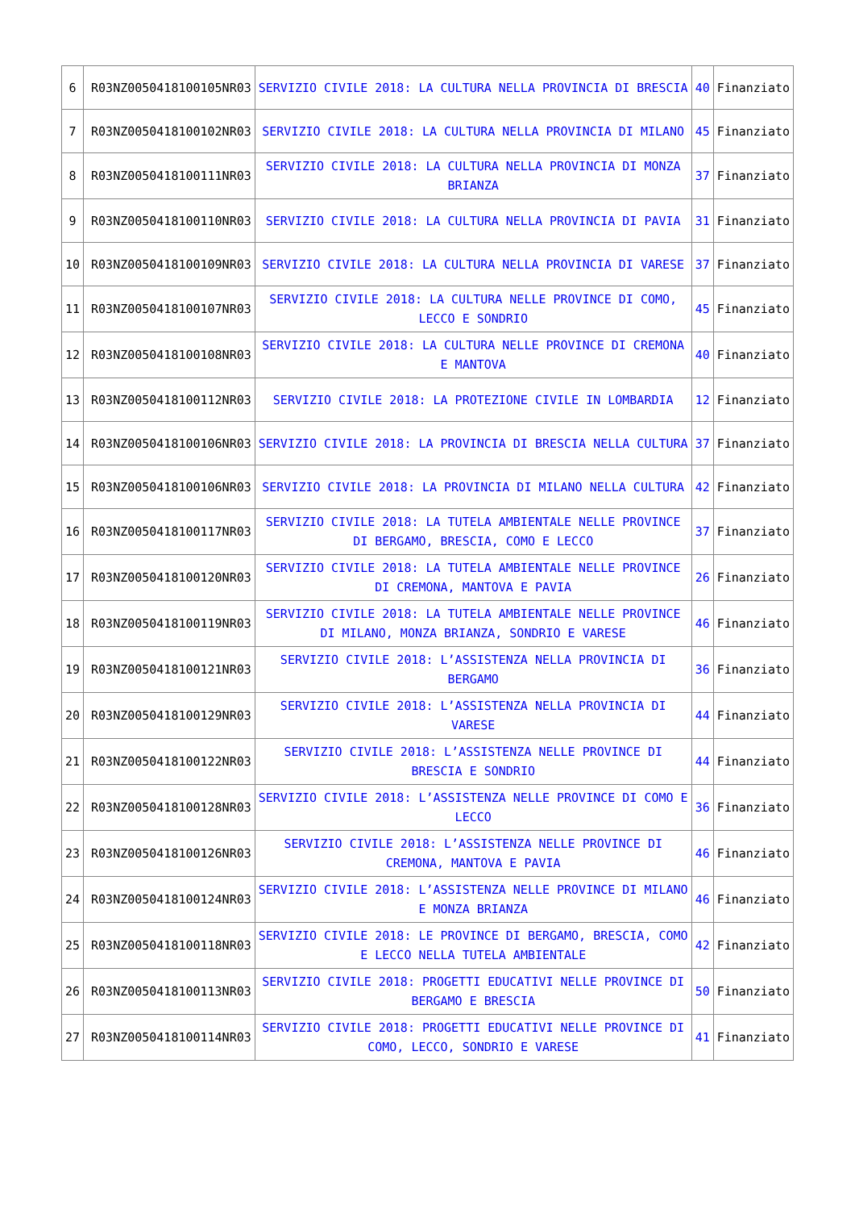| 6 | R03NZ0050418100105NR03 | SERVIZIO CIVILE 2018: LA CULTURA NELLA PROVINCIA DI BRESCIA | 40 | Finanziato |
| 7 | R03NZ0050418100102NR03 | SERVIZIO CIVILE 2018: LA CULTURA NELLA PROVINCIA DI MILANO | 45 | Finanziato |
| 8 | R03NZ0050418100111NR03 | SERVIZIO CIVILE 2018: LA CULTURA NELLA PROVINCIA DI MONZA BRIANZA | 37 | Finanziato |
| 9 | R03NZ0050418100110NR03 | SERVIZIO CIVILE 2018: LA CULTURA NELLA PROVINCIA DI PAVIA | 31 | Finanziato |
| 10 | R03NZ0050418100109NR03 | SERVIZIO CIVILE 2018: LA CULTURA NELLA PROVINCIA DI VARESE | 37 | Finanziato |
| 11 | R03NZ0050418100107NR03 | SERVIZIO CIVILE 2018: LA CULTURA NELLE PROVINCE DI COMO, LECCO E SONDRIO | 45 | Finanziato |
| 12 | R03NZ0050418100108NR03 | SERVIZIO CIVILE 2018: LA CULTURA NELLE PROVINCE DI CREMONA E MANTOVA | 40 | Finanziato |
| 13 | R03NZ0050418100112NR03 | SERVIZIO CIVILE 2018: LA PROTEZIONE CIVILE IN LOMBARDIA | 12 | Finanziato |
| 14 | R03NZ0050418100106NR03 | SERVIZIO CIVILE 2018: LA PROVINCIA DI BRESCIA NELLA CULTURA | 37 | Finanziato |
| 15 | R03NZ0050418100106NR03 | SERVIZIO CIVILE 2018: LA PROVINCIA DI MILANO NELLA CULTURA | 42 | Finanziato |
| 16 | R03NZ0050418100117NR03 | SERVIZIO CIVILE 2018: LA TUTELA AMBIENTALE NELLE PROVINCE DI BERGAMO, BRESCIA, COMO E LECCO | 37 | Finanziato |
| 17 | R03NZ0050418100120NR03 | SERVIZIO CIVILE 2018: LA TUTELA AMBIENTALE NELLE PROVINCE DI CREMONA, MANTOVA E PAVIA | 26 | Finanziato |
| 18 | R03NZ0050418100119NR03 | SERVIZIO CIVILE 2018: LA TUTELA AMBIENTALE NELLE PROVINCE DI MILANO, MONZA BRIANZA, SONDRIO E VARESE | 46 | Finanziato |
| 19 | R03NZ0050418100121NR03 | SERVIZIO CIVILE 2018: L’ASSISTENZA NELLA PROVINCIA DI BERGAMO | 36 | Finanziato |
| 20 | R03NZ0050418100129NR03 | SERVIZIO CIVILE 2018: L’ASSISTENZA NELLA PROVINCIA DI VARESE | 44 | Finanziato |
| 21 | R03NZ0050418100122NR03 | SERVIZIO CIVILE 2018: L’ASSISTENZA NELLE PROVINCE DI BRESCIA E SONDRIO | 44 | Finanziato |
| 22 | R03NZ0050418100128NR03 | SERVIZIO CIVILE 2018: L’ASSISTENZA NELLE PROVINCE DI COMO E LECCO | 36 | Finanziato |
| 23 | R03NZ0050418100126NR03 | SERVIZIO CIVILE 2018: L’ASSISTENZA NELLE PROVINCE DI CREMONA, MANTOVA E PAVIA | 46 | Finanziato |
| 24 | R03NZ0050418100124NR03 | SERVIZIO CIVILE 2018: L’ASSISTENZA NELLE PROVINCE DI MILANO E MONZA BRIANZA | 46 | Finanziato |
| 25 | R03NZ0050418100118NR03 | SERVIZIO CIVILE 2018: LE PROVINCE DI BERGAMO, BRESCIA, COMO E LECCO NELLA TUTELA AMBIENTALE | 42 | Finanziato |
| 26 | R03NZ0050418100113NR03 | SERVIZIO CIVILE 2018: PROGETTI EDUCATIVI NELLE PROVINCE DI BERGAMO E BRESCIA | 50 | Finanziato |
| 27 | R03NZ0050418100114NR03 | SERVIZIO CIVILE 2018: PROGETTI EDUCATIVI NELLE PROVINCE DI COMO, LECCO, SONDRIO E VARESE | 41 | Finanziato |